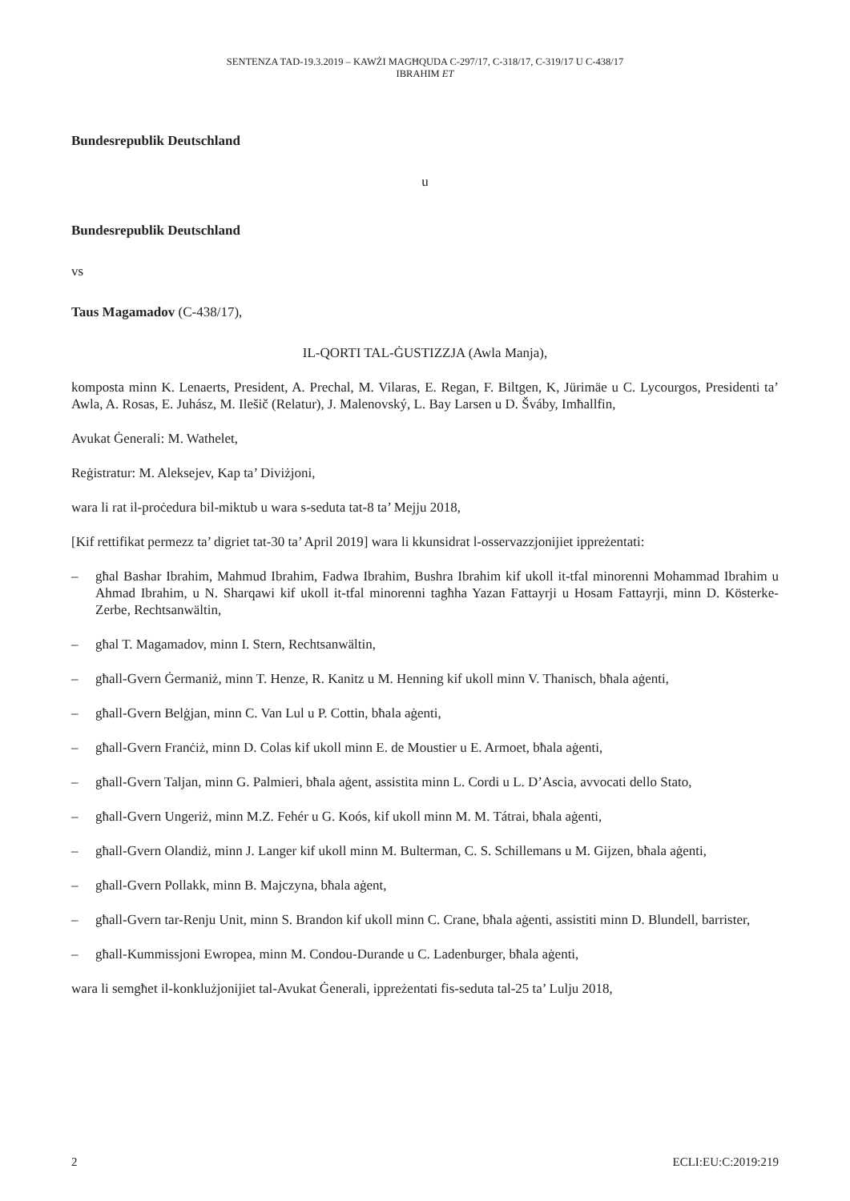SENTENZA TAD-19.3.2019 – KAWŻI MAGĦQUDA C-297/17, C-318/17, C-319/17 U C-438/17
IBRAHIM ET
Bundesrepublik Deutschland
u
Bundesrepublik Deutschland
vs
Taus Magamadov (C-438/17),
IL-QORTI TAL-ĠUSTIZZJA (Awla Manja),
komposta minn K. Lenaerts, President, A. Prechal, M. Vilaras, E. Regan, F. Biltgen, K, Jürimäe u C. Lycourgos, Presidenti ta’ Awla, A. Rosas, E. Juhász, M. Ilešič (Relatur), J. Malenovský, L. Bay Larsen u D. Šváby, Imħallfin,
Avukat Ġenerali: M. Wathelet,
Reġistratur: M. Aleksejev, Kap ta’ Diviżjoni,
wara li rat il-proċedura bil-miktub u wara s-seduta tat-8 ta’ Mejju 2018,
[Kif rettifikat permezz ta’ digriet tat-30 ta’ April 2019] wara li kkunsidrat l-osservazzjonijiet ippreżentati:
– għal Bashar Ibrahim, Mahmud Ibrahim, Fadwa Ibrahim, Bushra Ibrahim kif ukoll it-tfal minorenni Mohammad Ibrahim u Ahmad Ibrahim, u N. Sharqawi kif ukoll it-tfal minorenni tagħha Yazan Fattayrji u Hosam Fattayrji, minn D. Kösterke-Zerbe, Rechtsanwältin,
– għal T. Magamadov, minn I. Stern, Rechtsanwältin,
– għall-Gvern Ġermaniż, minn T. Henze, R. Kanitz u M. Henning kif ukoll minn V. Thanisch, bħala aġenti,
– għall-Gvern Belġjan, minn C. Van Lul u P. Cottin, bħala aġenti,
– għall-Gvern Franċiż, minn D. Colas kif ukoll minn E. de Moustier u E. Armoet, bħala aġenti,
– għall-Gvern Taljan, minn G. Palmieri, bħala aġent, assistita minn L. Cordi u L. D’Ascia, avvocati dello Stato,
– għall-Gvern Ungeriż, minn M.Z. Fehér u G. Koós, kif ukoll minn M. M. Tátrai, bħala aġenti,
– għall-Gvern Olandiż, minn J. Langer kif ukoll minn M. Bulterman, C. S. Schillemans u M. Gijzen, bħala aġenti,
– għall-Gvern Pollakk, minn B. Majczyna, bħala aġent,
– għall-Gvern tar-Renju Unit, minn S. Brandon kif ukoll minn C. Crane, bħala aġenti, assistiti minn D. Blundell, barrister,
– għall-Kummissjoni Ewropea, minn M. Condou-Durande u C. Ladenburger, bħala aġenti,
wara li semgħet il-konklużjonijiet tal-Avukat Ġenerali, ippreżentati fis-seduta tal-25 ta’ Lulju 2018,
2 ECLI:EU:C:2019:219